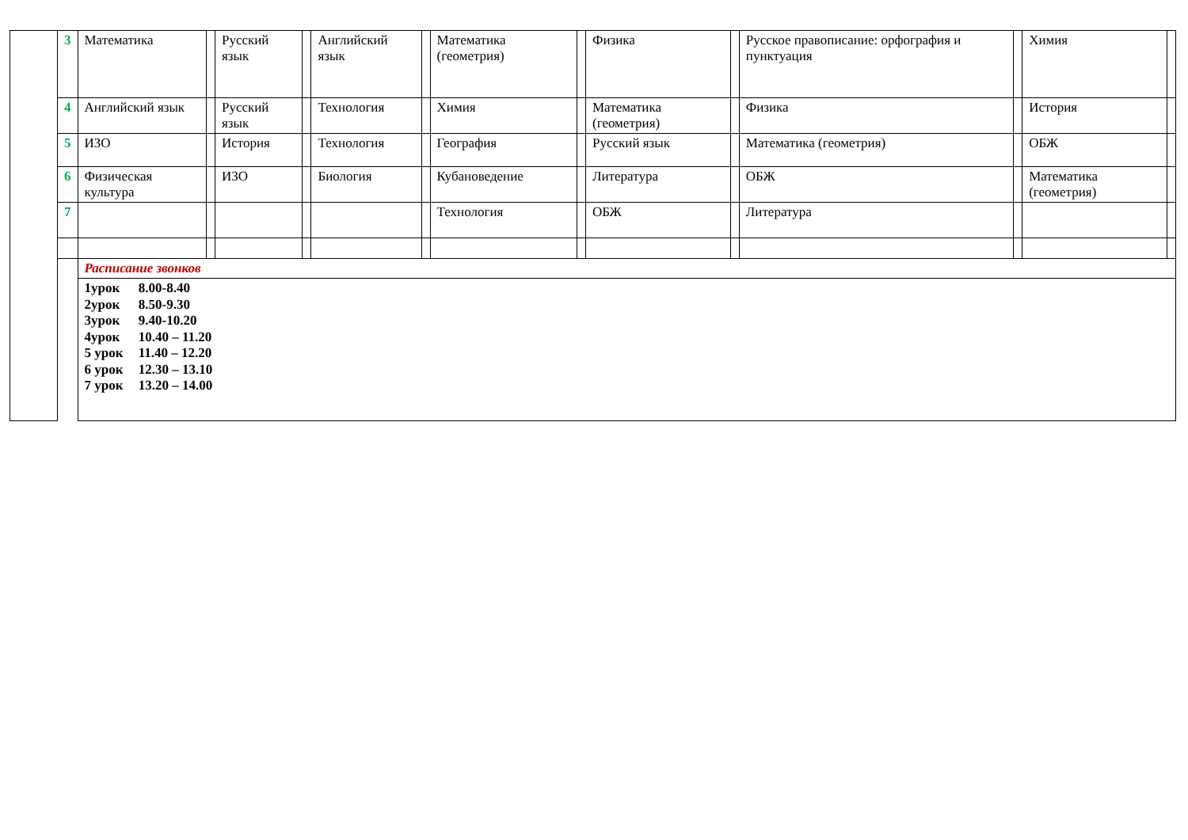| | 3 | Математика | | Русский язык | | Английский язык | | Математика (геометрия) | | Физика | | Русское правописание: орфография и пунктуация | | Химия | |
| | 4 | Английский язык | | Русский язык | | Технология | | Химия | | Математика (геометрия) | | Физика | | История | |
| | 5 | ИЗО | | История | | Технология | | География | | Русский язык | | Математика (геометрия) | | ОБЖ | |
| | 6 | Физическая культура | | ИЗО | | Биология | | Кубановедение | | Литература | | ОБЖ | | Математика (геометрия) | |
| | 7 | | | | | | | Технология | | ОБЖ | | Литература | | | |
| | | Расписание звонков | | | | | | | | | | | | | |
| | | 1урок 8.00-8.40 2урок 8.50-9.30 3урок 9.40-10.20 4урок 10.40 – 11.20 5 урок 11.40 – 12.20 6 урок 12.30 – 13.10 7 урок 13.20 – 14.00 | | | | | | | | | | | | | |